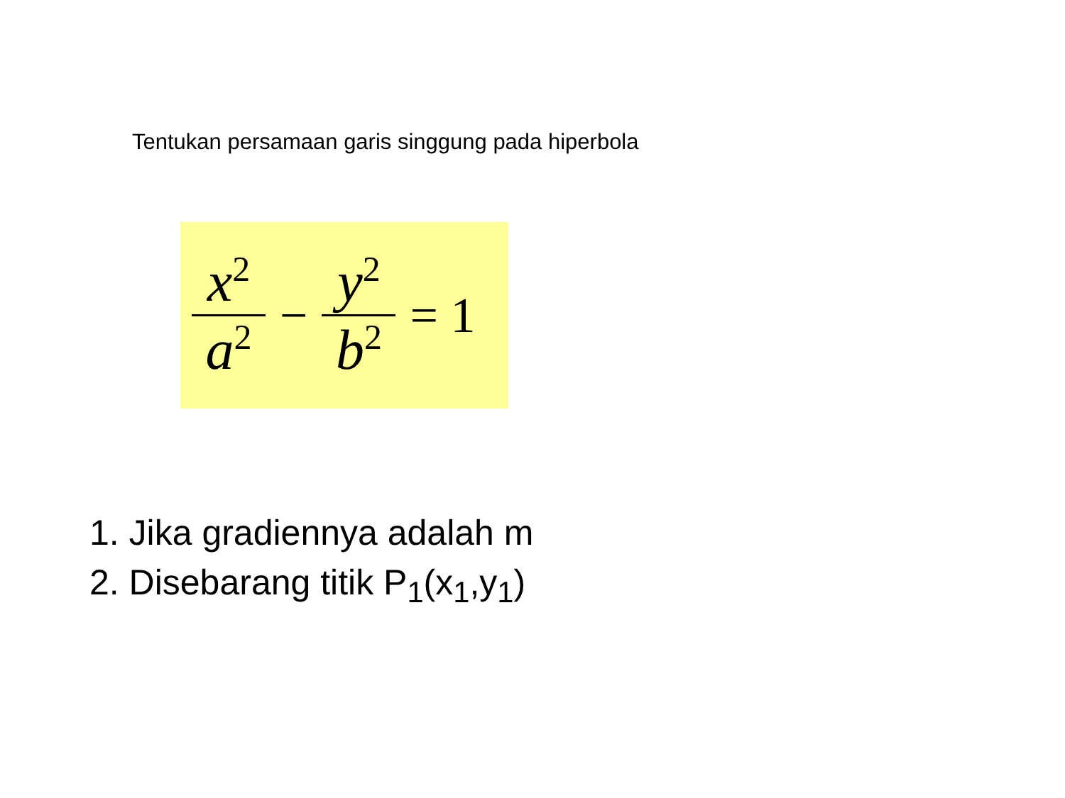Tentukan persamaan garis singgung pada hiperbola
x<sup>2</sup>
a<sup>2</sup>
−
y<sup>2</sup>
b<sup>2</sup>
= 1
1. Jika gradiennya adalah m
2. Disebarang titik P<sub>1</sub>(x<sub>1</sub>,y<sub>1</sub>)